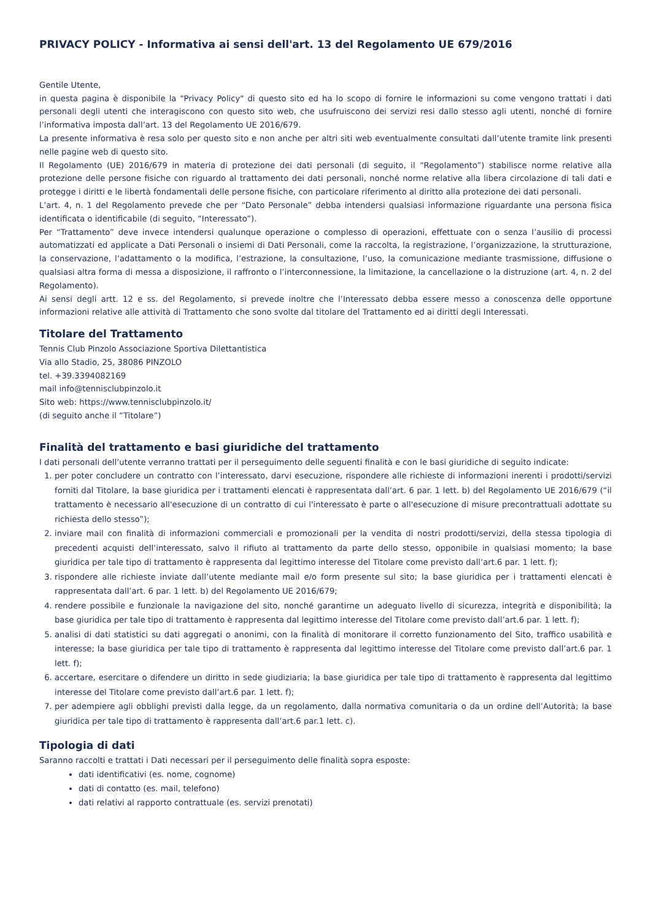PRIVACY POLICY - Informativa ai sensi dell'art. 13 del Regolamento UE 679/2016
Gentile Utente,
in questa pagina è disponibile la "Privacy Policy" di questo sito ed ha lo scopo di fornire le informazioni su come vengono trattati i dati personali degli utenti che interagiscono con questo sito web, che usufruiscono dei servizi resi dallo stesso agli utenti, nonché di fornire l’informativa imposta dall’art. 13 del Regolamento UE 2016/679.
La presente informativa è resa solo per questo sito e non anche per altri siti web eventualmente consultati dall’utente tramite link presenti nelle pagine web di questo sito.
Il Regolamento (UE) 2016/679 in materia di protezione dei dati personali (di seguito, il “Regolamento”) stabilisce norme relative alla protezione delle persone fisiche con riguardo al trattamento dei dati personali, nonché norme relative alla libera circolazione di tali dati e protegge i diritti e le libertà fondamentali delle persone fisiche, con particolare riferimento al diritto alla protezione dei dati personali.
L’art. 4, n. 1 del Regolamento prevede che per “Dato Personale” debba intendersi qualsiasi informazione riguardante una persona fisica identificata o identificabile (di seguito, “Interessato”).
Per “Trattamento” deve invece intendersi qualunque operazione o complesso di operazioni, effettuate con o senza l’ausilio di processi automatizzati ed applicate a Dati Personali o insiemi di Dati Personali, come la raccolta, la registrazione, l’organizzazione, la strutturazione, la conservazione, l’adattamento o la modifica, l’estrazione, la consultazione, l’uso, la comunicazione mediante trasmissione, diffusione o qualsiasi altra forma di messa a disposizione, il raffronto o l’interconnessione, la limitazione, la cancellazione o la distruzione (art. 4, n. 2 del Regolamento).
Ai sensi degli artt. 12 e ss. del Regolamento, si prevede inoltre che l’Interessato debba essere messo a conoscenza delle opportune informazioni relative alle attività di Trattamento che sono svolte dal titolare del Trattamento ed ai diritti degli Interessati.
Titolare del Trattamento
Tennis Club Pinzolo Associazione Sportiva Dilettantistica
Via allo Stadio, 25, 38086 PINZOLO
tel. +39.3394082169
mail info@tennisclubpinzolo.it
Sito web: https://www.tennisclubpinzolo.it/
(di seguito anche il “Titolare”)
Finalità del trattamento e basi giuridiche del trattamento
I dati personali dell’utente verranno trattati per il perseguimento delle seguenti finalità e con le basi giuridiche di seguito indicate:
1. per poter concludere un contratto con l’interessato, darvi esecuzione, rispondere alle richieste di informazioni inerenti i prodotti/servizi forniti dal Titolare, la base giuridica per i trattamenti elencati è rappresentata dall’art. 6 par. 1 lett. b) del Regolamento UE 2016/679 (“il trattamento è necessario all'esecuzione di un contratto di cui l'interessato è parte o all'esecuzione di misure precontrattuali adottate su richiesta dello stesso”);
2. inviare mail con finalità di informazioni commerciali e promozionali per la vendita di nostri prodotti/servizi, della stessa tipologia di precedenti acquisti dell’interessato, salvo il rifiuto al trattamento da parte dello stesso, opponibile in qualsiasi momento; la base giuridica per tale tipo di trattamento è rappresenta dal legittimo interesse del Titolare come previsto dall’art.6 par. 1 lett. f);
3. rispondere alle richieste inviate dall’utente mediante mail e/o form presente sul sito; la base giuridica per i trattamenti elencati è rappresentata dall’art. 6 par. 1 lett. b) del Regolamento UE 2016/679;
4. rendere possibile e funzionale la navigazione del sito, nonché garantirne un adeguato livello di sicurezza, integrità e disponibilità; la base giuridica per tale tipo di trattamento è rappresenta dal legittimo interesse del Titolare come previsto dall’art.6 par. 1 lett. f);
5. analisi di dati statistici su dati aggregati o anonimi, con la finalità di monitorare il corretto funzionamento del Sito, traffico usabilità e interesse; la base giuridica per tale tipo di trattamento è rappresenta dal legittimo interesse del Titolare come previsto dall’art.6 par. 1 lett. f);
6. accertare, esercitare o difendere un diritto in sede giudiziaria; la base giuridica per tale tipo di trattamento è rappresenta dal legittimo interesse del Titolare come previsto dall’art.6 par. 1 lett. f);
7. per adempiere agli obblighi previsti dalla legge, da un regolamento, dalla normativa comunitaria o da un ordine dell’Autorità; la base giuridica per tale tipo di trattamento è rappresenta dall’art.6 par.1 lett. c).
Tipologia di dati
Saranno raccolti e trattati i Dati necessari per il perseguimento delle finalità sopra esposte:
dati identificativi (es. nome, cognome)
dati di contatto (es. mail, telefono)
dati relativi al rapporto contrattuale (es. servizi prenotati)